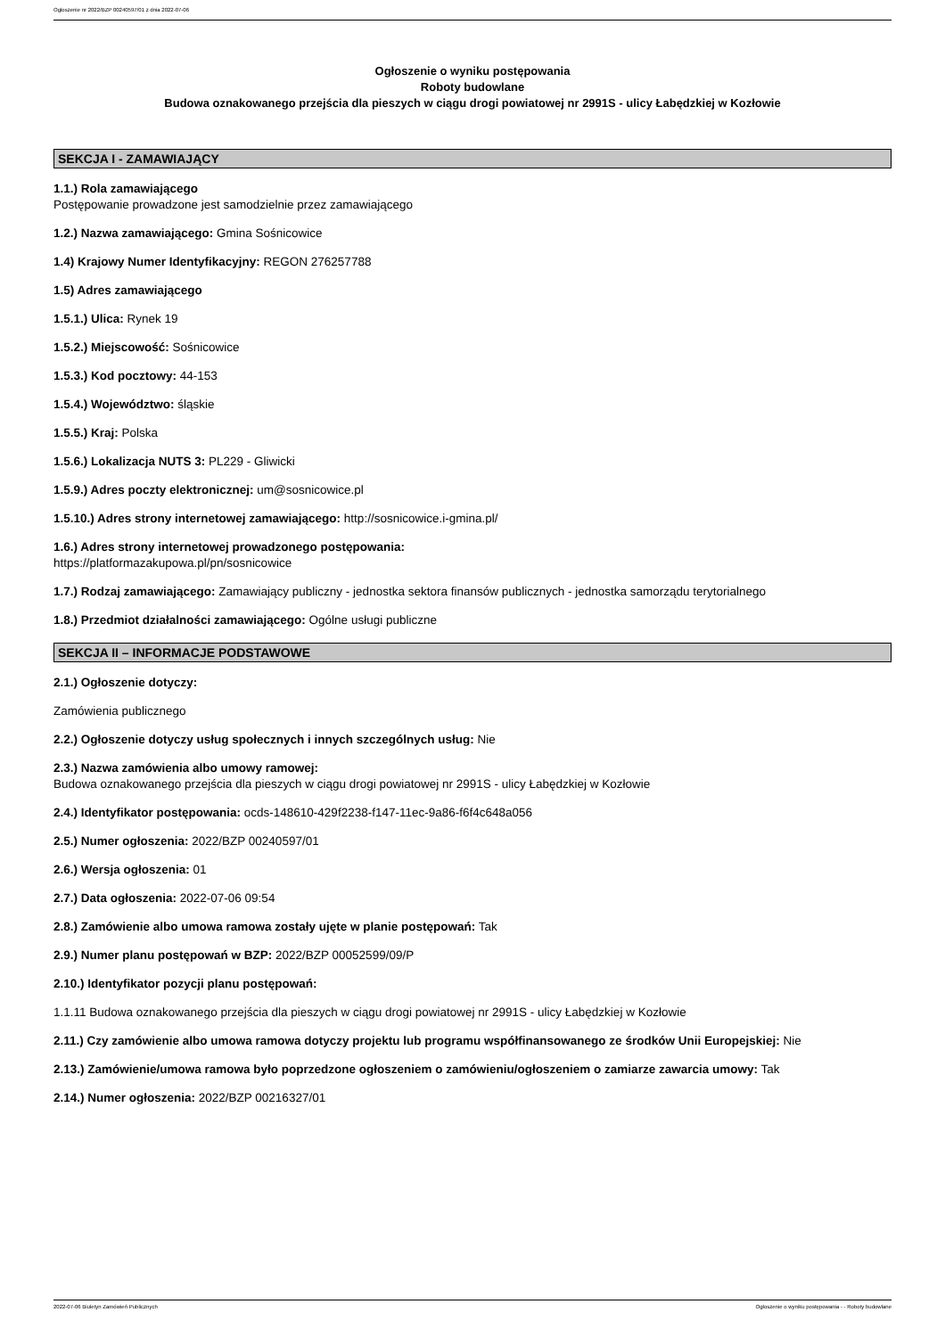Ogłoszenie nr 2022/BZP 00240597/01 z dnia 2022-07-06
Ogłoszenie o wyniku postępowania
Roboty budowlane
Budowa oznakowanego przejścia dla pieszych w ciągu drogi powiatowej nr 2991S - ulicy Łabędzkiej w Kozłowie
SEKCJA I - ZAMAWIAJĄCY
1.1.) Rola zamawiającego
Postępowanie prowadzone jest samodzielnie przez zamawiającego
1.2.) Nazwa zamawiającego: Gmina Sośnicowice
1.4) Krajowy Numer Identyfikacyjny: REGON 276257788
1.5) Adres zamawiającego
1.5.1.) Ulica: Rynek 19
1.5.2.) Miejscowość: Sośnicowice
1.5.3.) Kod pocztowy: 44-153
1.5.4.) Województwo: śląskie
1.5.5.) Kraj: Polska
1.5.6.) Lokalizacja NUTS 3: PL229 - Gliwicki
1.5.9.) Adres poczty elektronicznej: um@sosnicowice.pl
1.5.10.) Adres strony internetowej zamawiającego: http://sosnicowice.i-gmina.pl/
1.6.) Adres strony internetowej prowadzonego postępowania:
https://platformazakupowa.pl/pn/sosnicowice
1.7.) Rodzaj zamawiającego: Zamawiający publiczny - jednostka sektora finansów publicznych - jednostka samorządu terytorialnego
1.8.) Przedmiot działalności zamawiającego: Ogólne usługi publiczne
SEKCJA II – INFORMACJE PODSTAWOWE
2.1.) Ogłoszenie dotyczy:
Zamówienia publicznego
2.2.) Ogłoszenie dotyczy usług społecznych i innych szczególnych usług: Nie
2.3.) Nazwa zamówienia albo umowy ramowej:
Budowa oznakowanego przejścia dla pieszych w ciągu drogi powiatowej nr 2991S - ulicy Łabędzkiej w Kozłowie
2.4.) Identyfikator postępowania: ocds-148610-429f2238-f147-11ec-9a86-f6f4c648a056
2.5.) Numer ogłoszenia: 2022/BZP 00240597/01
2.6.) Wersja ogłoszenia: 01
2.7.) Data ogłoszenia: 2022-07-06 09:54
2.8.) Zamówienie albo umowa ramowa zostały ujęte w planie postępowań: Tak
2.9.) Numer planu postępowań w BZP: 2022/BZP 00052599/09/P
2.10.) Identyfikator pozycji planu postępowań:
1.1.11 Budowa oznakowanego przejścia dla pieszych w ciągu drogi powiatowej nr 2991S - ulicy Łabędzkiej w Kozłowie
2.11.) Czy zamówienie albo umowa ramowa dotyczy projektu lub programu współfinansowanego ze środków Unii Europejskiej: Nie
2.13.) Zamówienie/umowa ramowa było poprzedzone ogłoszeniem o zamówieniu/ogłoszeniem o zamiarze zawarcia umowy: Tak
2.14.) Numer ogłoszenia: 2022/BZP 00216327/01
2022-07-06 Biuletyn Zamówień Publicznych Ogłoszenie o wyniku postępowania - - Roboty budowlane